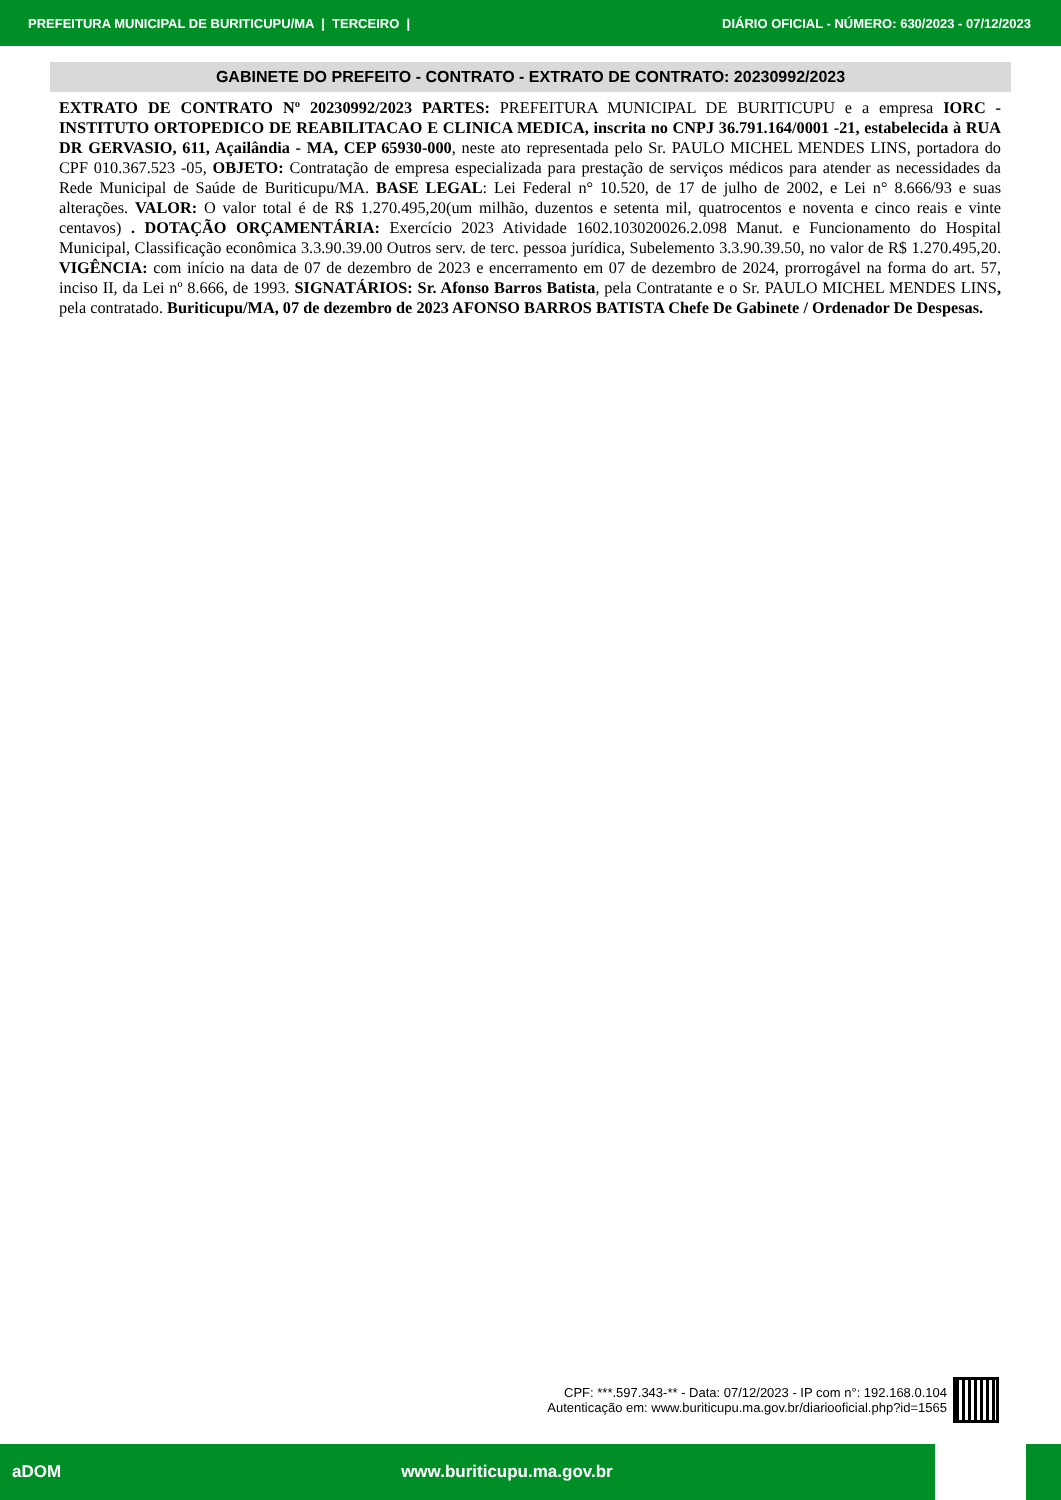PREFEITURA MUNICIPAL DE BURITICUPU/MA | TERCEIRO | DIÁRIO OFICIAL - NÚMERO: 630/2023 - 07/12/2023
GABINETE DO PREFEITO - CONTRATO - EXTRATO DE CONTRATO: 20230992/2023
EXTRATO DE CONTRATO Nº 20230992/2023 PARTES: PREFEITURA MUNICIPAL DE BURITICUPU e a empresa IORC - INSTITUTO ORTOPEDICO DE REABILITACAO E CLINICA MEDICA, inscrita no CNPJ 36.791.164/0001 -21, estabelecida à RUA DR GERVASIO, 611, Açailândia - MA, CEP 65930-000, neste ato representada pelo Sr. PAULO MICHEL MENDES LINS, portadora do CPF 010.367.523 -05, OBJETO: Contratação de empresa especializada para prestação de serviços médicos para atender as necessidades da Rede Municipal de Saúde de Buriticupu/MA. BASE LEGAL: Lei Federal n° 10.520, de 17 de julho de 2002, e Lei n° 8.666/93 e suas alterações. VALOR: O valor total é de R$ 1.270.495,20(um milhão, duzentos e setenta mil, quatrocentos e noventa e cinco reais e vinte centavos) . DOTAÇÃO ORÇAMENTÁRIA: Exercício 2023 Atividade 1602.103020026.2.098 Manut. e Funcionamento do Hospital Municipal, Classificação econômica 3.3.90.39.00 Outros serv. de terc. pessoa jurídica, Subelemento 3.3.90.39.50, no valor de R$ 1.270.495,20. VIGÊNCIA: com início na data de 07 de dezembro de 2023 e encerramento em 07 de dezembro de 2024, prorrogável na forma do art. 57, inciso II, da Lei nº 8.666, de 1993. SIGNATÁRIOS: Sr. Afonso Barros Batista, pela Contratante e o Sr. PAULO MICHEL MENDES LINS, pela contratado. Buriticupu/MA, 07 de dezembro de 2023 AFONSO BARROS BATISTA Chefe De Gabinete / Ordenador De Despesas.
CPF: ***.597.343-** - Data: 07/12/2023 - IP com n°: 192.168.0.104
Autenticação em: www.buriticupu.ma.gov.br/diariooficial.php?id=1565
aDOM www.buriticupu.ma.gov.br